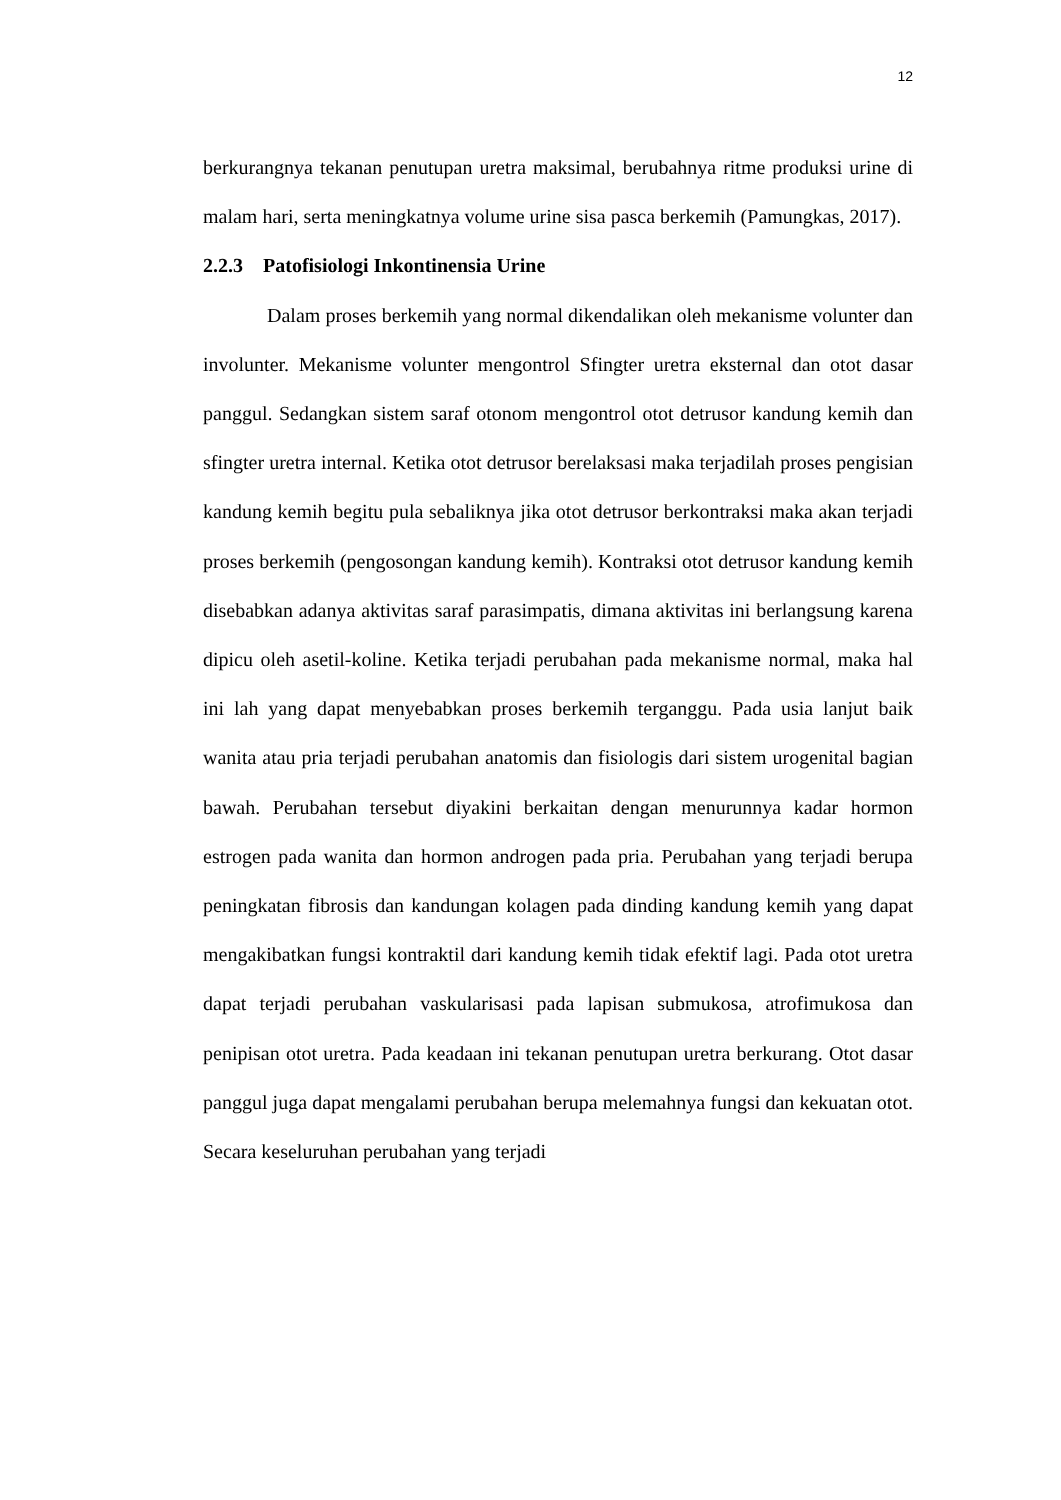12
berkurangnya tekanan penutupan uretra maksimal, berubahnya ritme produksi urine di malam hari, serta meningkatnya volume urine sisa pasca berkemih (Pamungkas, 2017).
2.2.3 Patofisiologi Inkontinensia Urine
Dalam proses berkemih yang normal dikendalikan oleh mekanisme volunter dan involunter. Mekanisme volunter mengontrol Sfingter uretra eksternal dan otot dasar panggul. Sedangkan sistem saraf otonom mengontrol otot detrusor kandung kemih dan sfingter uretra internal. Ketika otot detrusor berelaksasi maka terjadilah proses pengisian kandung kemih begitu pula sebaliknya jika otot detrusor berkontraksi maka akan terjadi proses berkemih (pengosongan kandung kemih). Kontraksi otot detrusor kandung kemih disebabkan adanya aktivitas saraf parasimpatis, dimana aktivitas ini berlangsung karena dipicu oleh asetil-koline. Ketika terjadi perubahan pada mekanisme normal, maka hal ini lah yang dapat menyebabkan proses berkemih terganggu. Pada usia lanjut baik wanita atau pria terjadi perubahan anatomis dan fisiologis dari sistem urogenital bagian bawah. Perubahan tersebut diyakini berkaitan dengan menurunnya kadar hormon estrogen pada wanita dan hormon androgen pada pria. Perubahan yang terjadi berupa peningkatan fibrosis dan kandungan kolagen pada dinding kandung kemih yang dapat mengakibatkan fungsi kontraktil dari kandung kemih tidak efektif lagi. Pada otot uretra dapat terjadi perubahan vaskularisasi pada lapisan submukosa, atrofimukosa dan penipisan otot uretra. Pada keadaan ini tekanan penutupan uretra berkurang. Otot dasar panggul juga dapat mengalami perubahan berupa melemahnya fungsi dan kekuatan otot. Secara keseluruhan perubahan yang terjadi